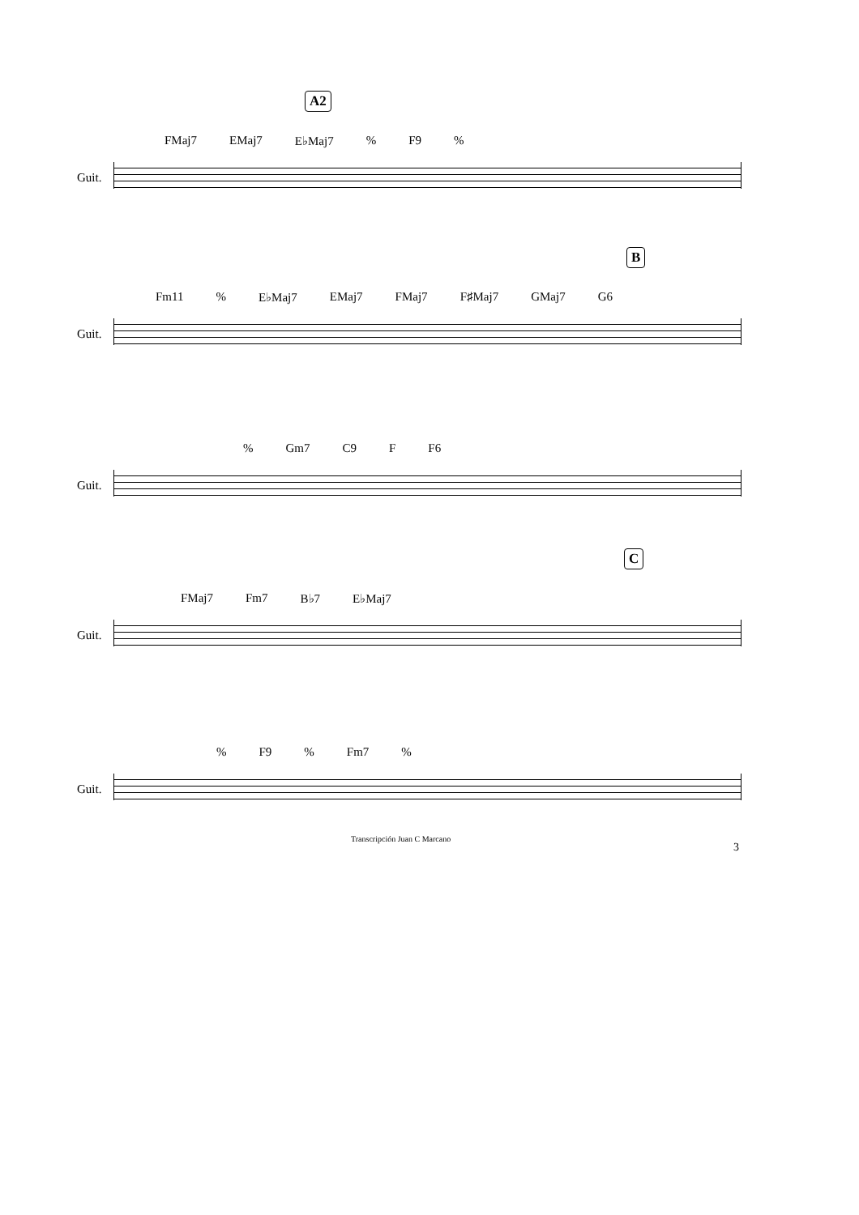A2
FMaj7 EMaj7 E♭Maj7% F9%
Guit.
B
Fm11% E♭Maj7 EMaj7 FMaj7 F♯Maj7 GMaj7 G6
Guit.
% Gm7 C9 F F6
Guit.
C
FMaj7 Fm7 B♭7 E♭Maj7
Guit.
% F9% Fm7%
Guit.
Transcripción Juan C Marcano
3